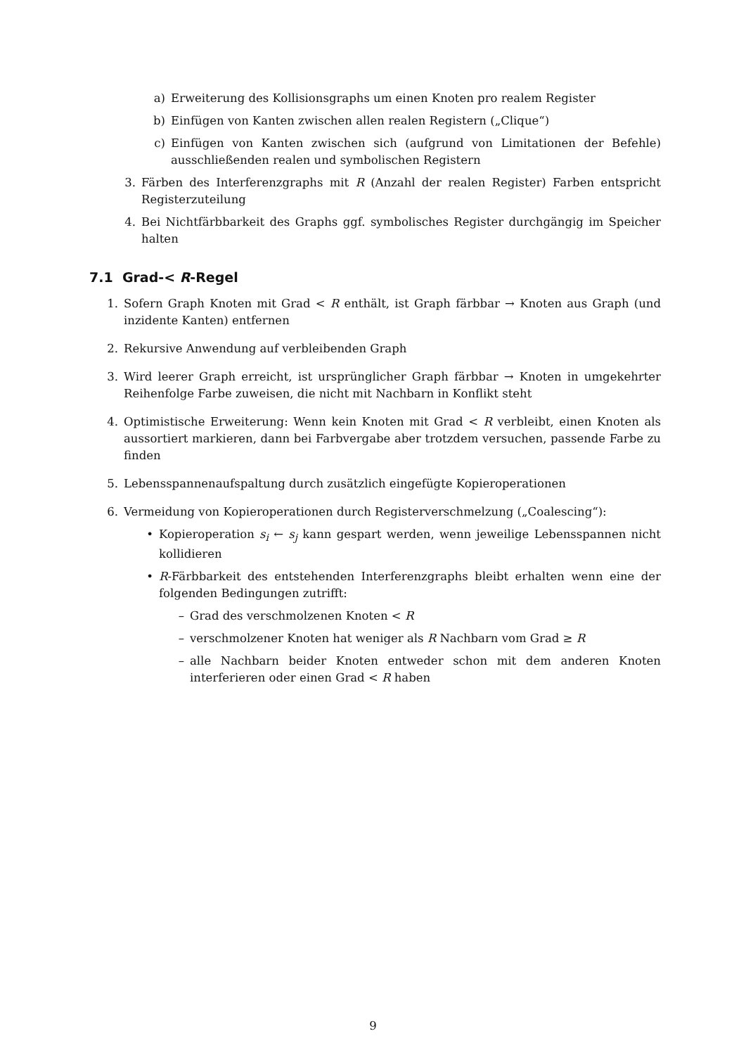a) Erweiterung des Kollisionsgraphs um einen Knoten pro realem Register
b) Einfügen von Kanten zwischen allen realen Registern („Clique“)
c) Einfügen von Kanten zwischen sich (aufgrund von Limitationen der Befehle) ausschließenden realen und symbolischen Registern
3. Färben des Interferenzgraphs mit R (Anzahl der realen Register) Farben entspricht Registerzuteilung
4. Bei Nichtfärbbarkeit des Graphs ggf. symbolisches Register durchgängig im Speicher halten
7.1 Grad-< R-Regel
1. Sofern Graph Knoten mit Grad < R enthält, ist Graph färbbar → Knoten aus Graph (und inzidente Kanten) entfernen
2. Rekursive Anwendung auf verbleibenden Graph
3. Wird leerer Graph erreicht, ist ursprünglicher Graph färbbar → Knoten in umgekehrter Reihenfolge Farbe zuweisen, die nicht mit Nachbarn in Konflikt steht
4. Optimistische Erweiterung: Wenn kein Knoten mit Grad < R verbleibt, einen Knoten als aussortiert markieren, dann bei Farbvergabe aber trotzdem versuchen, passende Farbe zu finden
5. Lebensspannenaufspaltung durch zusätzlich eingefügte Kopieroperationen
6. Vermeidung von Kopieroperationen durch Registerverschmelzung („Coalescing“):
• Kopieroperation s<sub>i</sub> ← s<sub>j</sub> kann gespart werden, wenn jeweilige Lebensspannen nicht kollidieren
• R-Färbbarkeit des entstehenden Interferenzgraphs bleibt erhalten wenn eine der folgenden Bedingungen zutrifft:
– Grad des verschmolzenen Knoten < R
– verschmolzener Knoten hat weniger als R Nachbarn vom Grad ≥ R
– alle Nachbarn beider Knoten entweder schon mit dem anderen Knoten interferieren oder einen Grad < R haben
9